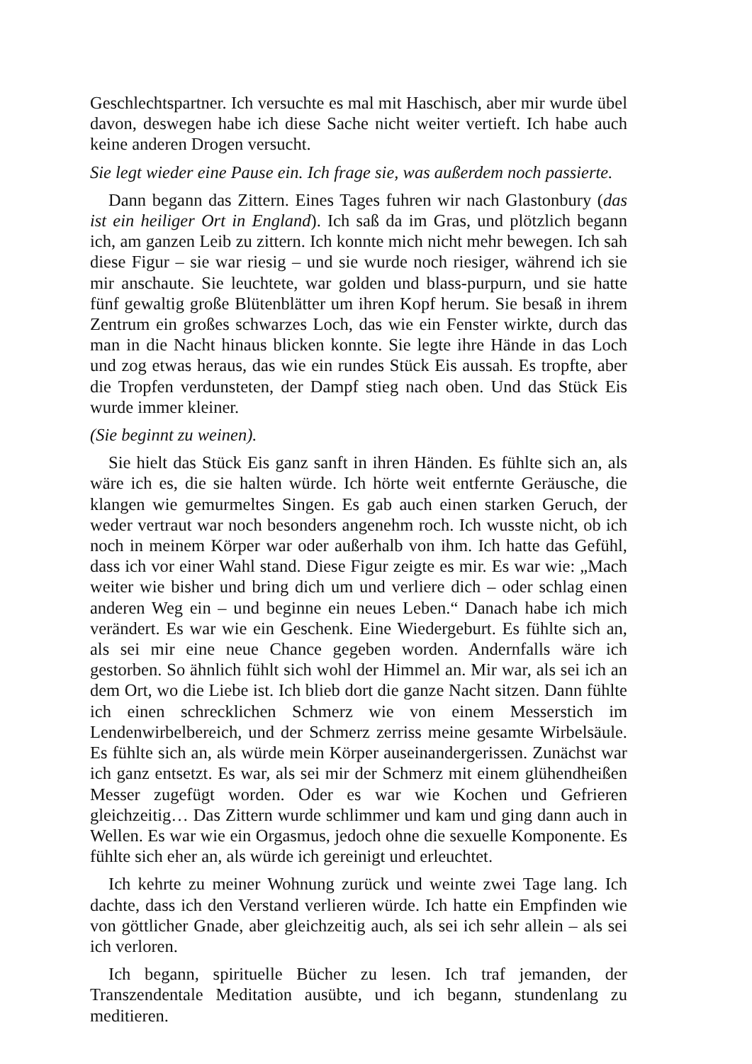Geschlechtspartner. Ich versuchte es mal mit Haschisch, aber mir wurde übel davon, deswegen habe ich diese Sache nicht weiter vertieft. Ich habe auch keine anderen Drogen versucht.
Sie legt wieder eine Pause ein. Ich frage sie, was außerdem noch passierte.
Dann begann das Zittern. Eines Tages fuhren wir nach Glastonbury (das ist ein heiliger Ort in England). Ich saß da im Gras, und plötzlich begann ich, am ganzen Leib zu zittern. Ich konnte mich nicht mehr bewegen. Ich sah diese Figur – sie war riesig – und sie wurde noch riesiger, während ich sie mir anschaute. Sie leuchtete, war golden und blass-purpurn, und sie hatte fünf gewaltig große Blütenblätter um ihren Kopf herum. Sie besaß in ihrem Zentrum ein großes schwarzes Loch, das wie ein Fenster wirkte, durch das man in die Nacht hinaus blicken konnte. Sie legte ihre Hände in das Loch und zog etwas heraus, das wie ein rundes Stück Eis aussah. Es tropfte, aber die Tropfen verdunsteten, der Dampf stieg nach oben. Und das Stück Eis wurde immer kleiner.
(Sie beginnt zu weinen).
Sie hielt das Stück Eis ganz sanft in ihren Händen. Es fühlte sich an, als wäre ich es, die sie halten würde. Ich hörte weit entfernte Geräusche, die klangen wie gemurmeltes Singen. Es gab auch einen starken Geruch, der weder vertraut war noch besonders angenehm roch. Ich wusste nicht, ob ich noch in meinem Körper war oder außerhalb von ihm. Ich hatte das Gefühl, dass ich vor einer Wahl stand. Diese Figur zeigte es mir. Es war wie: „Mach weiter wie bisher und bring dich um und verliere dich – oder schlag einen anderen Weg ein – und beginne ein neues Leben.“ Danach habe ich mich verändert. Es war wie ein Geschenk. Eine Wiedergeburt. Es fühlte sich an, als sei mir eine neue Chance gegeben worden. Andernfalls wäre ich gestorben. So ähnlich fühlt sich wohl der Himmel an. Mir war, als sei ich an dem Ort, wo die Liebe ist. Ich blieb dort die ganze Nacht sitzen. Dann fühlte ich einen schrecklichen Schmerz wie von einem Messerstich im Lendenwirbelbereich, und der Schmerz zerriss meine gesamte Wirbelsäule. Es fühlte sich an, als würde mein Körper auseinandergerissen. Zunächst war ich ganz entsetzt. Es war, als sei mir der Schmerz mit einem glühendheißen Messer zugefügt worden. Oder es war wie Kochen und Gefrieren gleichzeitig… Das Zittern wurde schlimmer und kam und ging dann auch in Wellen. Es war wie ein Orgasmus, jedoch ohne die sexuelle Komponente. Es fühlte sich eher an, als würde ich gereinigt und erleuchtet.
Ich kehrte zu meiner Wohnung zurück und weinte zwei Tage lang. Ich dachte, dass ich den Verstand verlieren würde. Ich hatte ein Empfinden wie von göttlicher Gnade, aber gleichzeitig auch, als sei ich sehr allein – als sei ich verloren.
Ich begann, spirituelle Bücher zu lesen. Ich traf jemanden, der Transzendentale Meditation ausübte, und ich begann, stundenlang zu meditieren.